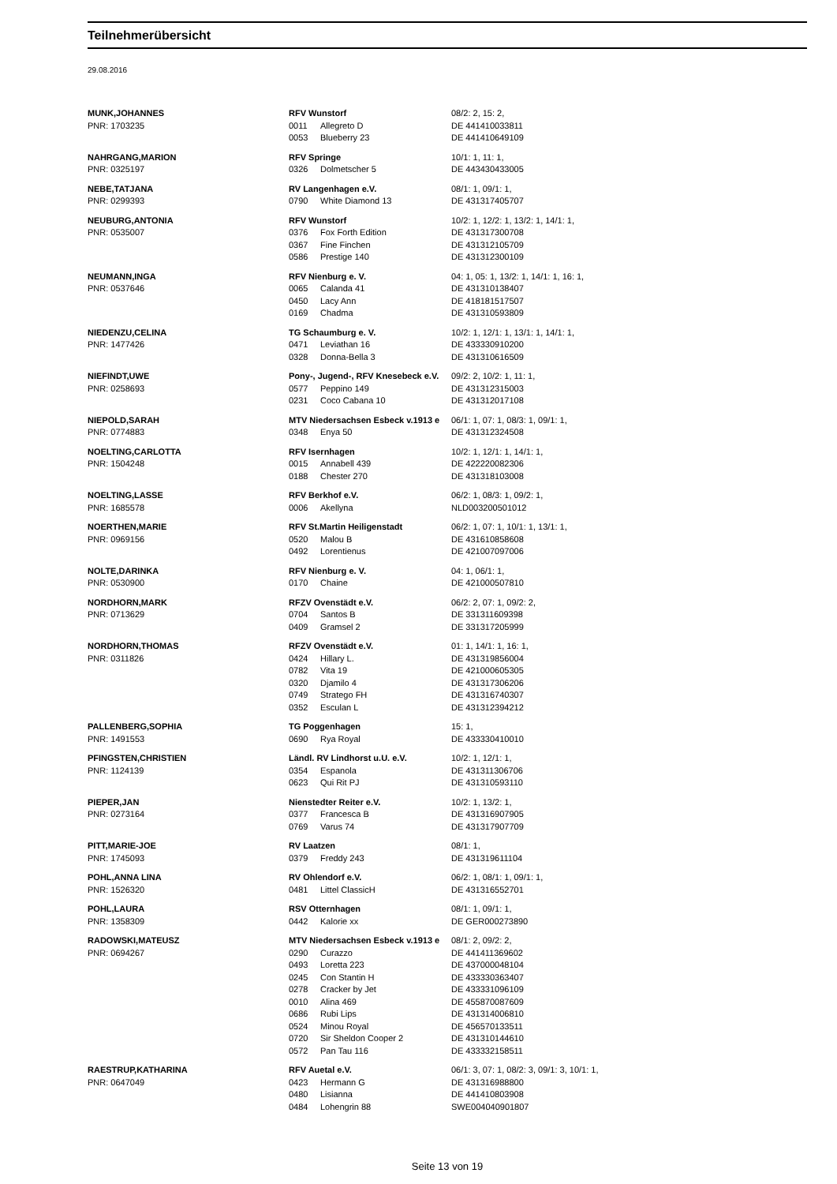Teilnehmerübersicht
29.08.2016
| MUNK,JOHANNES | RFV Wunstorf | | 08/2: 2, 15: 2, |
| PNR: 1703235 | 0011 | Allegreto D | DE 441410033811 |
| | 0053 | Blueberry 23 | DE 441410649109 |
| NAHRGANG,MARION | RFV Springe | | 10/1: 1, 11: 1, |
| PNR: 0325197 | 0326 | Dolmetscher 5 | DE 443430433005 |
| NEBE,TATJANA | RV Langenhagen e.V. | | 08/1: 1, 09/1: 1, |
| PNR: 0299393 | 0790 | White Diamond 13 | DE 431317405707 |
| NEUBURG,ANTONIA | RFV Wunstorf | | 10/2: 1, 12/2: 1, 13/2: 1, 14/1: 1, |
| PNR: 0535007 | 0376 | Fox Forth Edition | DE 431317300708 |
| | 0367 | Fine Finchen | DE 431312105709 |
| | 0586 | Prestige 140 | DE 431312300109 |
| NEUMANN,INGA | RFV Nienburg e. V. | | 04: 1, 05: 1, 13/2: 1, 14/1: 1, 16: 1, |
| PNR: 0537646 | 0065 | Calanda 41 | DE 431310138407 |
| | 0450 | Lacy Ann | DE 418181517507 |
| | 0169 | Chadma | DE 431310593809 |
| NIEDENZU,CELINA | TG Schaumburg e. V. | | 10/2: 1, 12/1: 1, 13/1: 1, 14/1: 1, |
| PNR: 1477426 | 0471 | Leviathan 16 | DE 433330910200 |
| | 0328 | Donna-Bella 3 | DE 431310616509 |
| NIEFINDT,UWE | Pony-, Jugend-, RFV Knesebeck e.V. | | 09/2: 2, 10/2: 1, 11: 1, |
| PNR: 0258693 | 0577 | Peppino 149 | DE 431312315003 |
| | 0231 | Coco Cabana 10 | DE 431312017108 |
| NIEPOLD,SARAH | MTV Niedersachsen Esbeck v.1913 e | | 06/1: 1, 07: 1, 08/3: 1, 09/1: 1, |
| PNR: 0774883 | 0348 | Enya 50 | DE 431312324508 |
| NOELTING,CARLOTTA | RFV Isernhagen | | 10/2: 1, 12/1: 1, 14/1: 1, |
| PNR: 1504248 | 0015 | Annabell 439 | DE 422220082306 |
| | 0188 | Chester 270 | DE 431318103008 |
| NOELTING,LASSE | RFV Berkhof e.V. | | 06/2: 1, 08/3: 1, 09/2: 1, |
| PNR: 1685578 | 0006 | Akellyna | NLD003200501012 |
| NOERTHEN,MARIE | RFV St.Martin Heiligenstadt | | 06/2: 1, 07: 1, 10/1: 1, 13/1: 1, |
| PNR: 0969156 | 0520 | Malou B | DE 431610858608 |
| | 0492 | Lorentienus | DE 421007097006 |
| NOLTE,DARINKA | RFV Nienburg e. V. | | 04: 1, 06/1: 1, |
| PNR: 0530900 | 0170 | Chaine | DE 421000507810 |
| NORDHORN,MARK | RFZV Ovenstädt e.V. | | 06/2: 2, 07: 1, 09/2: 2, |
| PNR: 0713629 | 0704 | Santos B | DE 331311609398 |
| | 0409 | Gramsel 2 | DE 331317205999 |
| NORDHORN,THOMAS | RFZV Ovenstädt e.V. | | 01: 1, 14/1: 1, 16: 1, |
| PNR: 0311826 | 0424 | Hillary L. | DE 431319856004 |
| | 0782 | Vita 19 | DE 421000605305 |
| | 0320 | Djamilo 4 | DE 431317306206 |
| | 0749 | Stratego FH | DE 431316740307 |
| | 0352 | Esculan L | DE 431312394212 |
| PALLENBERG,SOPHIA | TG Poggenhagen | | 15: 1, |
| PNR: 1491553 | 0690 | Rya Royal | DE 433330410010 |
| PFINGSTEN,CHRISTIEN | Ländl. RV Lindhorst u.U. e.V. | | 10/2: 1, 12/1: 1, |
| PNR: 1124139 | 0354 | Espanola | DE 431311306706 |
| | 0623 | Qui Rit PJ | DE 431310593110 |
| PIEPER,JAN | Nienstedter Reiter e.V. | | 10/2: 1, 13/2: 1, |
| PNR: 0273164 | 0377 | Francesca B | DE 431316907905 |
| | 0769 | Varus 74 | DE 431317907709 |
| PITT,MARIE-JOE | RV Laatzen | | 08/1: 1, |
| PNR: 1745093 | 0379 | Freddy 243 | DE 431319611104 |
| POHL,ANNA LINA | RV Ohlendorf e.V. | | 06/2: 1, 08/1: 1, 09/1: 1, |
| PNR: 1526320 | 0481 | Littel ClassicH | DE 431316552701 |
| POHL,LAURA | RSV Otternhagen | | 08/1: 1, 09/1: 1, |
| PNR: 1358309 | 0442 | Kalorie xx | DE GER000273890 |
| RADOWSKI,MATEUSZ | MTV Niedersachsen Esbeck v.1913 e | | 08/1: 2, 09/2: 2, |
| PNR: 0694267 | 0290 | Curazzo | DE 441411369602 |
| | 0493 | Loretta 223 | DE 437000048104 |
| | 0245 | Con Stantin H | DE 433330363407 |
| | 0278 | Cracker by Jet | DE 433331096109 |
| | 0010 | Alina 469 | DE 455870087609 |
| | 0686 | Rubi Lips | DE 431314006810 |
| | 0524 | Minou Royal | DE 456570133511 |
| | 0720 | Sir Sheldon Cooper 2 | DE 431310144610 |
| | 0572 | Pan Tau 116 | DE 433332158511 |
| RAESTRUP,KATHARINA | RFV Auetal e.V. | | 06/1: 3, 07: 1, 08/2: 3, 09/1: 3, 10/1: 1, |
| PNR: 0647049 | 0423 | Hermann G | DE 431316988800 |
| | 0480 | Lisianna | DE 441410803908 |
| | 0484 | Lohengrin 88 | SWE004040901807 |
Seite 13 von 19